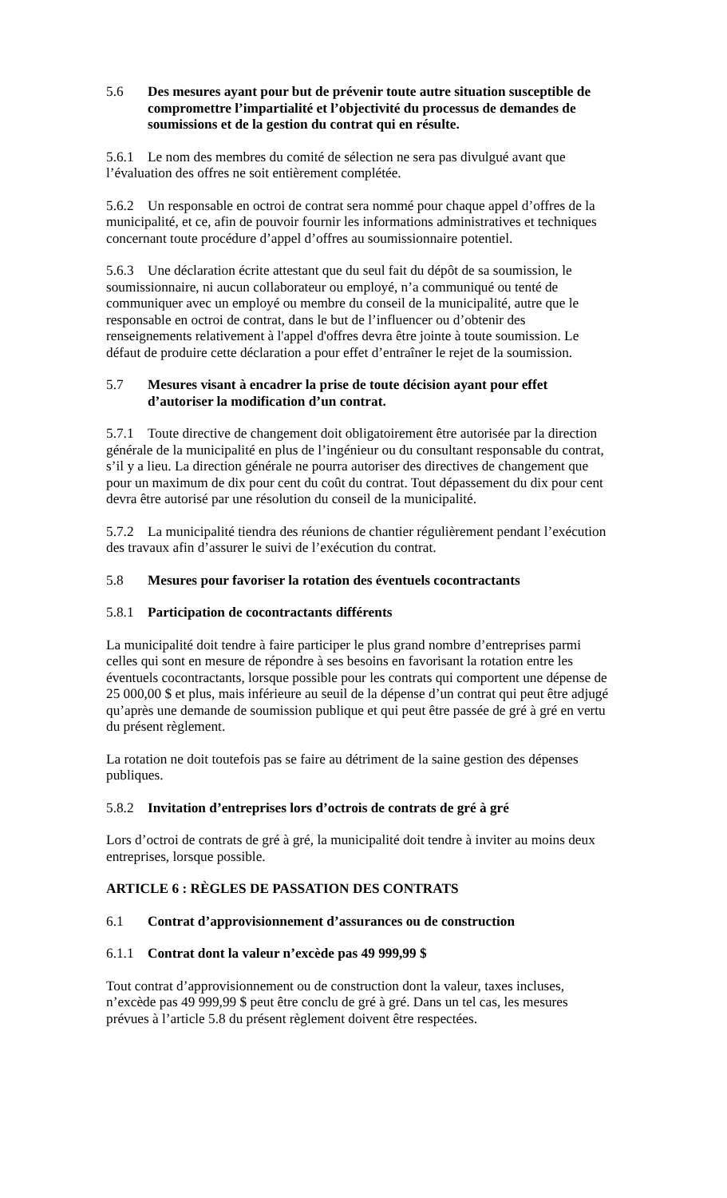5.6 Des mesures ayant pour but de prévenir toute autre situation susceptible de compromettre l’impartialité et l’objectivité du processus de demandes de soumissions et de la gestion du contrat qui en résulte.
5.6.1 Le nom des membres du comité de sélection ne sera pas divulgué avant que l’évaluation des offres ne soit entièrement complétée.
5.6.2 Un responsable en octroi de contrat sera nommé pour chaque appel d’offres de la municipalité, et ce, afin de pouvoir fournir les informations administratives et techniques concernant toute procédure d’appel d’offres au soumissionnaire potentiel.
5.6.3 Une déclaration écrite attestant que du seul fait du dépôt de sa soumission, le soumissionnaire, ni aucun collaborateur ou employé, n’a communiqué ou tenté de communiquer avec un employé ou membre du conseil de la municipalité, autre que le responsable en octroi de contrat, dans le but de l’influencer ou d’obtenir des renseignements relativement à l'appel d'offres devra être jointe à toute soumission. Le défaut de produire cette déclaration a pour effet d’entraîner le rejet de la soumission.
5.7 Mesures visant à encadrer la prise de toute décision ayant pour effet d’autoriser la modification d’un contrat.
5.7.1 Toute directive de changement doit obligatoirement être autorisée par la direction générale de la municipalité en plus de l’ingénieur ou du consultant responsable du contrat, s’il y a lieu. La direction générale ne pourra autoriser des directives de changement que pour un maximum de dix pour cent du coût du contrat. Tout dépassement du dix pour cent devra être autorisé par une résolution du conseil de la municipalité.
5.7.2 La municipalité tiendra des réunions de chantier régulièrement pendant l’exécution des travaux afin d’assurer le suivi de l’exécution du contrat.
5.8 Mesures pour favoriser la rotation des éventuels cocontractants
5.8.1 Participation de cocontractants différents
La municipalité doit tendre à faire participer le plus grand nombre d’entreprises parmi celles qui sont en mesure de répondre à ses besoins en favorisant la rotation entre les éventuels cocontractants, lorsque possible pour les contrats qui comportent une dépense de 25 000,00 $ et plus, mais inférieure au seuil de la dépense d’un contrat qui peut être adjugé qu’après une demande de soumission publique et qui peut être passée de gré à gré en vertu du présent règlement.
La rotation ne doit toutefois pas se faire au détriment de la saine gestion des dépenses publiques.
5.8.2 Invitation d’entreprises lors d’octrois de contrats de gré à gré
Lors d’octroi de contrats de gré à gré, la municipalité doit tendre à inviter au moins deux entreprises, lorsque possible.
ARTICLE 6 : RÈGLES DE PASSATION DES CONTRATS
6.1 Contrat d’approvisionnement d’assurances ou de construction
6.1.1 Contrat dont la valeur n’excède pas 49 999,99 $
Tout contrat d’approvisionnement ou de construction dont la valeur, taxes incluses, n’excède pas 49 999,99 $ peut être conclu de gré à gré. Dans un tel cas, les mesures prévues à l’article 5.8 du présent règlement doivent être respectées.